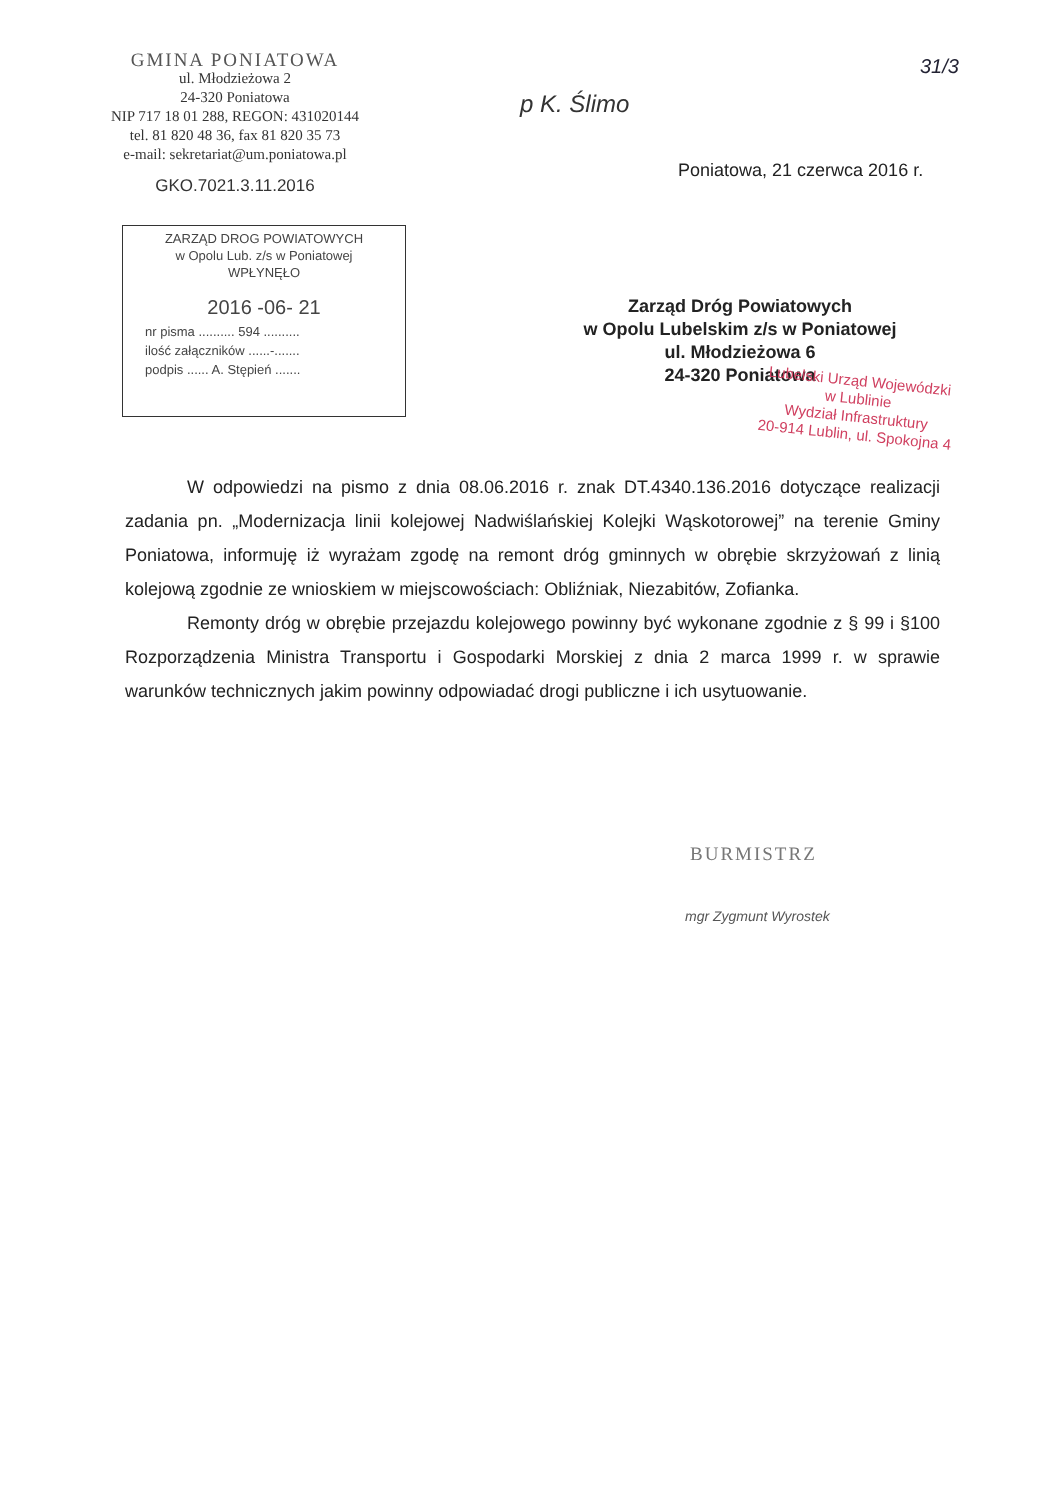GMINA PONIATOWA
ul. Młodzieżowa 2
24-320 Poniatowa
NIP 717 18 01 288, REGON: 431020144
tel. 81 820 48 36, fax 81 820 35 73
e-mail: sekretariat@um.poniatowa.pl
GKO.7021.3.11.2016
31/3
p K. Ślimo
Poniatowa, 21 czerwca 2016 r.
ZARZĄD DROG POWIATOWYCH
w Opolu Lub. z/s w Poniatowej
WPŁYNĘŁO
2016 -06- 21
nr pisma .......... 594 ..........
ilość załączników ......-.......
podpis ...... A. Stępień .......
Zarząd Dróg Powiatowych
w Opolu Lubelskim z/s w Poniatowej
ul. Młodzieżowa 6
24-320 Poniatowa
Lubelski Urząd Wojewódzki
w Lublinie
Wydział Infrastruktury
20-914 Lublin, ul. Spokojna 4
W odpowiedzi na pismo z dnia 08.06.2016 r. znak DT.4340.136.2016 dotyczące realizacji zadania pn. „Modernizacja linii kolejowej Nadwiślańskiej Kolejki Wąskotorowej” na terenie Gminy Poniatowa, informuję iż wyrażam zgodę na remont dróg gminnych w obrębie skrzyżowań z linią kolejową zgodnie ze wnioskiem w miejscowościach: Obliźniak, Niezabitów, Zofianka.
Remonty dróg w obrębie przejazdu kolejowego powinny być wykonane zgodnie z § 99 i §100 Rozporządzenia Ministra Transportu i Gospodarki Morskiej z dnia 2 marca 1999 r. w sprawie warunków technicznych jakim powinny odpowiadać drogi publiczne i ich usytuowanie.
BURMISTRZ
mgr Zygmunt Wyrostek